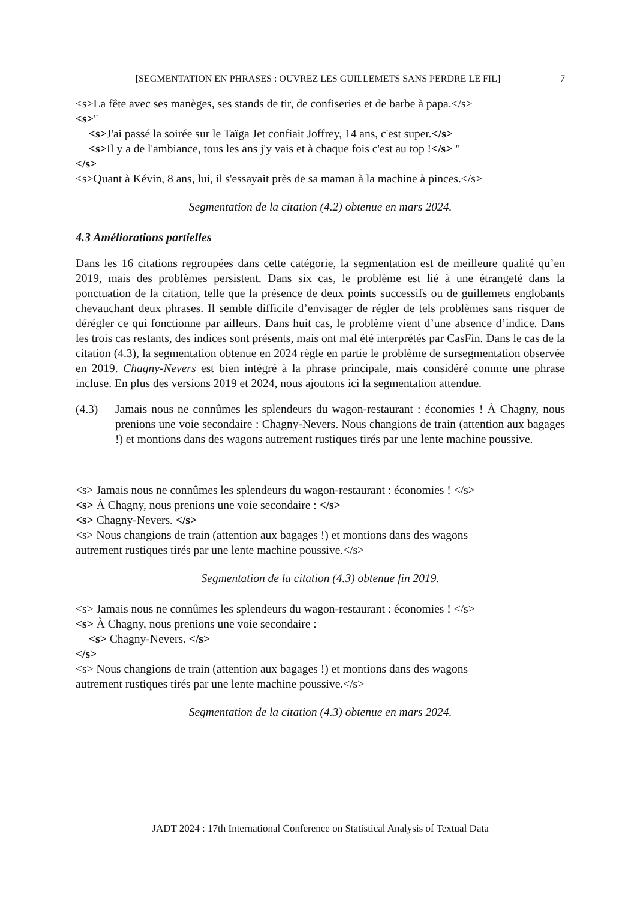[SEGMENTATION EN PHRASES : OUVREZ LES GUILLEMETS SANS PERDRE LE FIL] 7
<s>La fête avec ses manèges, ses stands de tir, de confiseries et de barbe à papa.</s>
<s>"
<s>J'ai passé la soirée sur le Taïga Jet confiait Joffrey, 14 ans, c'est super.</s>
<s>Il y a de l'ambiance, tous les ans j'y vais et à chaque fois c'est au top !</s> "
</s>
<s>Quant à Kévin, 8 ans, lui, il s'essayait près de sa maman à la machine à pinces.</s>
Segmentation de la citation (4.2) obtenue en mars 2024.
4.3 Améliorations partielles
Dans les 16 citations regroupées dans cette catégorie, la segmentation est de meilleure qualité qu’en 2019, mais des problèmes persistent. Dans six cas, le problème est lié à une étrangeté dans la ponctuation de la citation, telle que la présence de deux points successifs ou de guillemets englobants chevauchant deux phrases. Il semble difficile d’envisager de régler de tels problèmes sans risquer de dérégler ce qui fonctionne par ailleurs. Dans huit cas, le problème vient d’une absence d’indice. Dans les trois cas restants, des indices sont présents, mais ont mal été interprétés par CasFin. Dans le cas de la citation (4.3), la segmentation obtenue en 2024 règle en partie le problème de sursegmentation observée en 2019. Chagny-Nevers est bien intégré à la phrase principale, mais considéré comme une phrase incluse. En plus des versions 2019 et 2024, nous ajoutons ici la segmentation attendue.
(4.3) Jamais nous ne connûmes les splendeurs du wagon-restaurant : économies ! À Chagny, nous prenions une voie secondaire : Chagny-Nevers. Nous changions de train (attention aux bagages !) et montions dans des wagons autrement rustiques tirés par une lente machine poussive.
<s> Jamais nous ne connûmes les splendeurs du wagon-restaurant : économies ! </s>
<s> À Chagny, nous prenions une voie secondaire : </s>
<s> Chagny-Nevers. </s>
<s> Nous changions de train (attention aux bagages !) et montions dans des wagons
autrement rustiques tirés par une lente machine poussive.</s>
Segmentation de la citation (4.3) obtenue fin 2019.
<s> Jamais nous ne connûmes les splendeurs du wagon-restaurant : économies ! </s>
<s> À Chagny, nous prenions une voie secondaire :
<s> Chagny-Nevers. </s>
</s>
<s> Nous changions de train (attention aux bagages !) et montions dans des wagons
autrement rustiques tirés par une lente machine poussive.</s>
Segmentation de la citation (4.3) obtenue en mars 2024.
JADT 2024 : 17th International Conference on Statistical Analysis of Textual Data